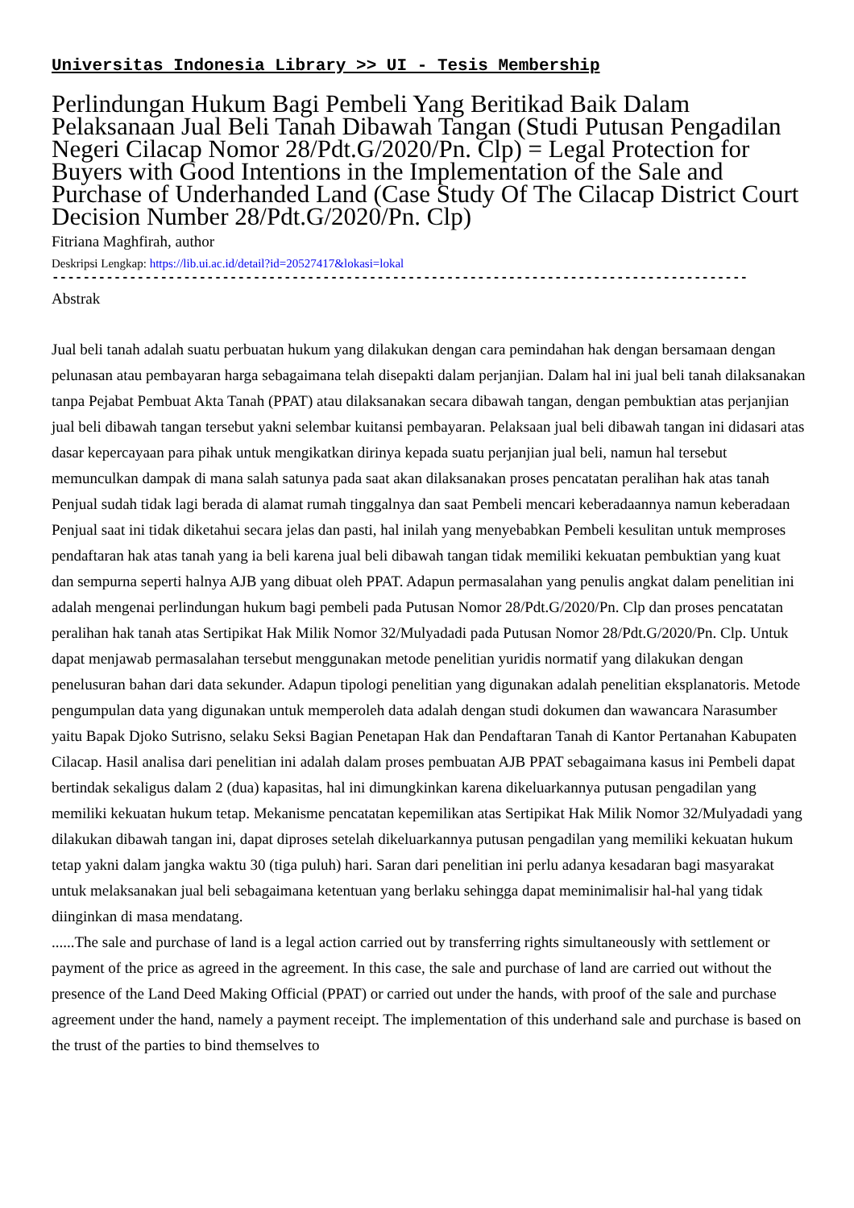Universitas Indonesia Library >> UI - Tesis Membership
Perlindungan Hukum Bagi Pembeli Yang Beritikad Baik Dalam Pelaksanaan Jual Beli Tanah Dibawah Tangan (Studi Putusan Pengadilan Negeri Cilacap Nomor 28/Pdt.G/2020/Pn. Clp) = Legal Protection for Buyers with Good Intentions in the Implementation of the Sale and Purchase of Underhanded Land (Case Study Of The Cilacap District Court Decision Number 28/Pdt.G/2020/Pn. Clp)
Fitriana Maghfirah, author
Deskripsi Lengkap: https://lib.ui.ac.id/detail?id=20527417&lokasi=lokal
------------------------------------------------------------------------------------------
Abstrak
Jual beli tanah adalah suatu perbuatan hukum yang dilakukan dengan cara pemindahan hak dengan bersamaan dengan pelunasan atau pembayaran harga sebagaimana telah disepakti dalam perjanjian. Dalam hal ini jual beli tanah dilaksanakan tanpa Pejabat Pembuat Akta Tanah (PPAT) atau dilaksanakan secara dibawah tangan, dengan pembuktian atas perjanjian jual beli dibawah tangan tersebut yakni selembar kuitansi pembayaran. Pelaksaan jual beli dibawah tangan ini didasari atas dasar kepercayaan para pihak untuk mengikatkan dirinya kepada suatu perjanjian jual beli, namun hal tersebut memunculkan dampak di mana salah satunya pada saat akan dilaksanakan proses pencatatan peralihan hak atas tanah Penjual sudah tidak lagi berada di alamat rumah tinggalnya dan saat Pembeli mencari keberadaannya namun keberadaan Penjual saat ini tidak diketahui secara jelas dan pasti, hal inilah yang menyebabkan Pembeli kesulitan untuk memproses pendaftaran hak atas tanah yang ia beli karena jual beli dibawah tangan tidak memiliki kekuatan pembuktian yang kuat dan sempurna seperti halnya AJB yang dibuat oleh PPAT. Adapun permasalahan yang penulis angkat dalam penelitian ini adalah mengenai perlindungan hukum bagi pembeli pada Putusan Nomor 28/Pdt.G/2020/Pn. Clp dan proses pencatatan peralihan hak tanah atas Sertipikat Hak Milik Nomor 32/Mulyadadi pada Putusan Nomor 28/Pdt.G/2020/Pn. Clp. Untuk dapat menjawab permasalahan tersebut menggunakan metode penelitian yuridis normatif yang dilakukan dengan penelusuran bahan dari data sekunder. Adapun tipologi penelitian yang digunakan adalah penelitian eksplanatoris. Metode pengumpulan data yang digunakan untuk memperoleh data adalah dengan studi dokumen dan wawancara Narasumber yaitu Bapak Djoko Sutrisno, selaku Seksi Bagian Penetapan Hak dan Pendaftaran Tanah di Kantor Pertanahan Kabupaten Cilacap. Hasil analisa dari penelitian ini adalah dalam proses pembuatan AJB PPAT sebagaimana kasus ini Pembeli dapat bertindak sekaligus dalam 2 (dua) kapasitas, hal ini dimungkinkan karena dikeluarkannya putusan pengadilan yang memiliki kekuatan hukum tetap. Mekanisme pencatatan kepemilikan atas Sertipikat Hak Milik Nomor 32/Mulyadadi yang dilakukan dibawah tangan ini, dapat diproses setelah dikeluarkannya putusan pengadilan yang memiliki kekuatan hukum tetap yakni dalam jangka waktu 30 (tiga puluh) hari. Saran dari penelitian ini perlu adanya kesadaran bagi masyarakat untuk melaksanakan jual beli sebagaimana ketentuan yang berlaku sehingga dapat meminimalisir hal-hal yang tidak diinginkan di masa mendatang.
......The sale and purchase of land is a legal action carried out by transferring rights simultaneously with settlement or payment of the price as agreed in the agreement. In this case, the sale and purchase of land are carried out without the presence of the Land Deed Making Official (PPAT) or carried out under the hands, with proof of the sale and purchase agreement under the hand, namely a payment receipt. The implementation of this underhand sale and purchase is based on the trust of the parties to bind themselves to